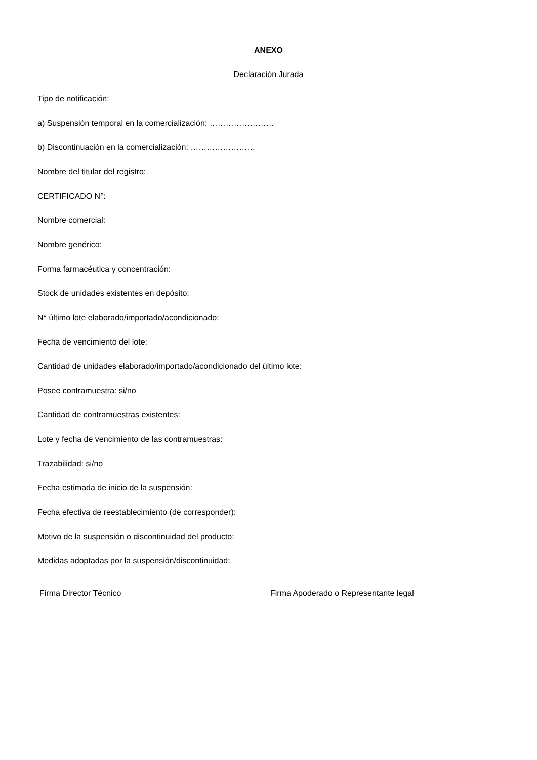ANEXO
Declaración Jurada
Tipo de notificación:
a) Suspensión temporal en la comercialización: ……………………
b) Discontinuación en la comercialización: ……………………
Nombre del titular del registro:
CERTIFICADO N°:
Nombre comercial:
Nombre genérico:
Forma farmacéutica y concentración:
Stock de unidades existentes en depósito:
N° último lote elaborado/importado/acondicionado:
Fecha de vencimiento del lote:
Cantidad de unidades elaborado/importado/acondicionado del último lote:
Posee contramuestra: si/no
Cantidad de contramuestras existentes:
Lote y fecha de vencimiento de las contramuestras:
Trazabilidad: si/no
Fecha estimada de inicio de la suspensión:
Fecha efectiva de reestablecimiento (de corresponder):
Motivo de la suspensión o discontinuidad del producto:
Medidas adoptadas por la suspensión/discontinuidad:
Firma Director Técnico Firma Apoderado o Representante legal